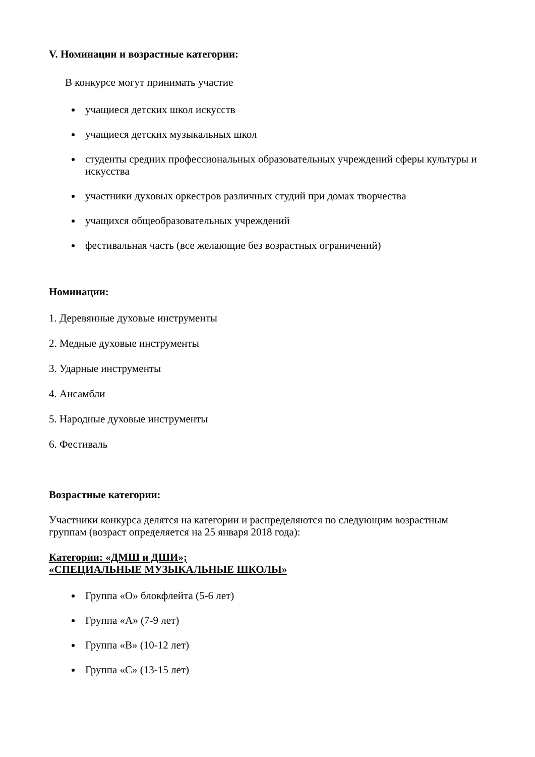V. Номинации и возрастные категории:
В конкурсе могут принимать участие
учащиеся детских школ искусств
учащиеся детских музыкальных школ
студенты средних профессиональных образовательных учреждений сферы культуры и искусства
участники духовых оркестров различных студий при домах творчества
учащихся общеобразовательных учреждений
фестивальная часть (все желающие без возрастных ограничений)
Номинации:
1. Деревянные духовые инструменты
2. Медные духовые инструменты
3. Ударные инструменты
4. Ансамбли
5. Народные духовые инструменты
6. Фестиваль
Возрастные категории:
Участники конкурса делятся на категории и распределяются по следующим возрастным группам (возраст определяется на 25 января 2018 года):
Категории: «ДМШ и ДШИ»;
«СПЕЦИАЛЬНЫЕ МУЗЫКАЛЬНЫЕ ШКОЛЫ»
Группа «О» блокфлейта (5-6 лет)
Группа «А» (7-9 лет)
Группа «В» (10-12 лет)
Группа «С» (13-15 лет)